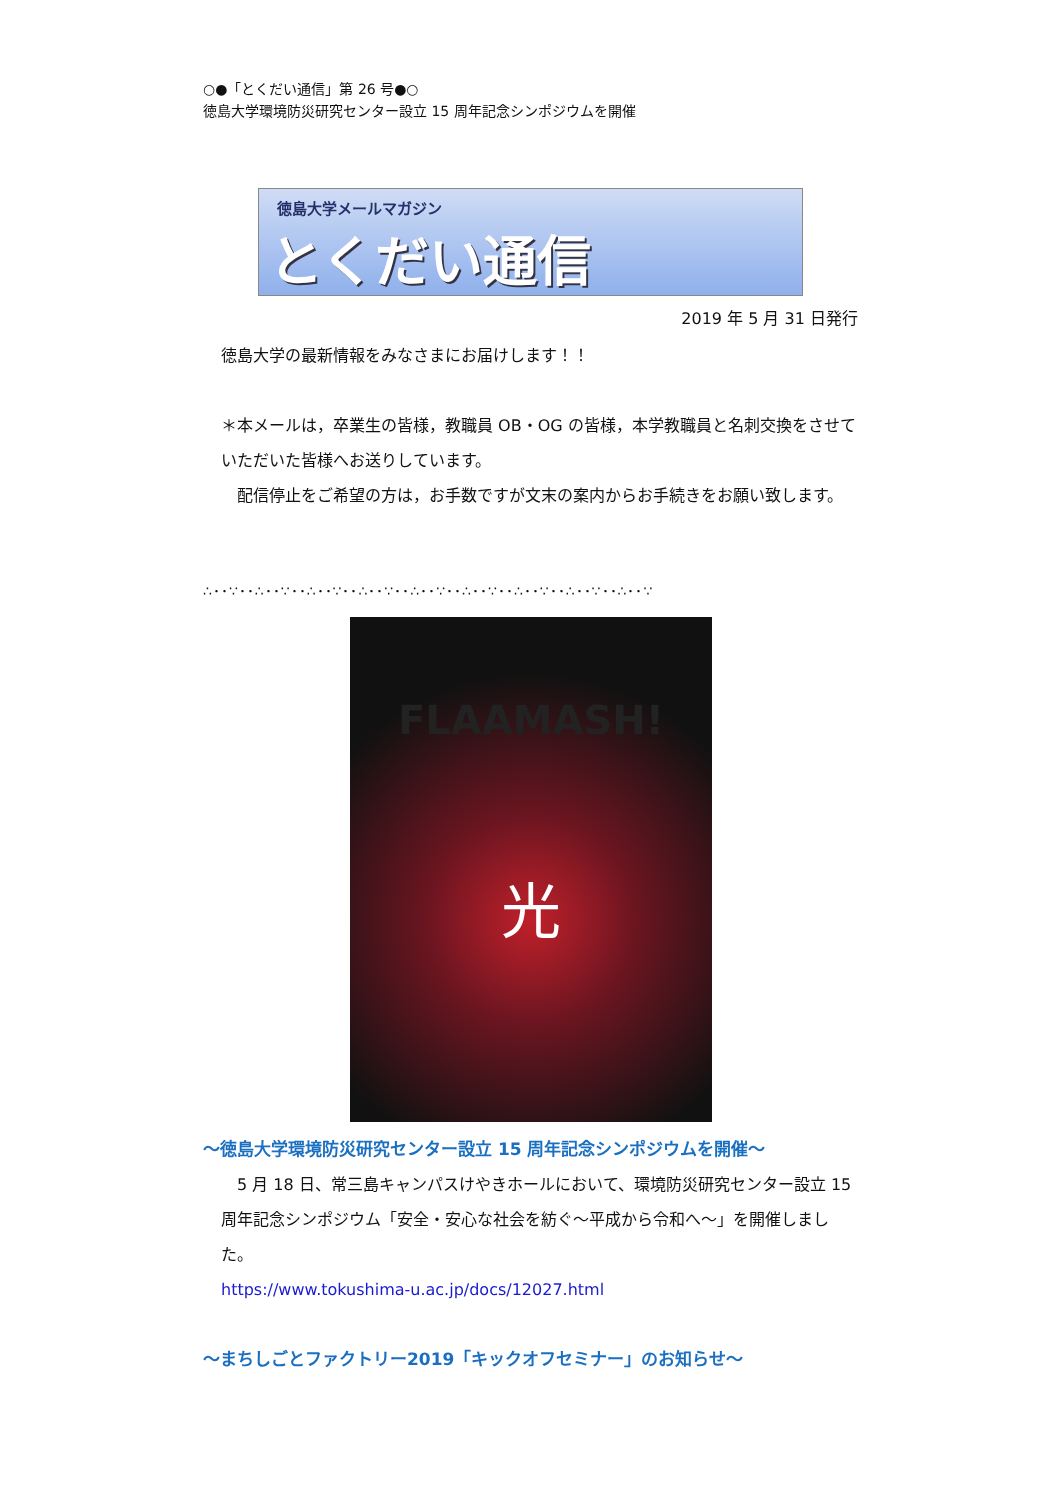○●「とくだい通信」第 26 号●○
徳島大学環境防災研究センター設立 15 周年記念シンポジウムを開催
徳島大学メールマガジン
とくだい通信
2019 年 5 月 31 日発行
徳島大学の最新情報をみなさまにお届けします！！
＊本メールは，卒業生の皆様，教職員 OB・OG の皆様，本学教職員と名刺交換をさせていただいた皆様へお送りしています。
　配信停止をご希望の方は，お手数ですが文末の案内からお手続きをお願い致します。
∴･･∵･･∴･･∵･･∴･･∵･･∴･･∵･･∴･･∵･･∴･･∵･･∴･･∵･･∴･･∵･･∴･･∵
FLAAMASH!
光
～徳島大学環境防災研究センター設立 15 周年記念シンポジウムを開催～
　5 月 18 日、常三島キャンパスけやきホールにおいて、環境防災研究センター設立 15 周年記念シンポジウム「安全・安心な社会を紡ぐ～平成から令和へ～」を開催しました。
https://www.tokushima-u.ac.jp/docs/12027.html
～まちしごとファクトリー2019「キックオフセミナー」のお知らせ～